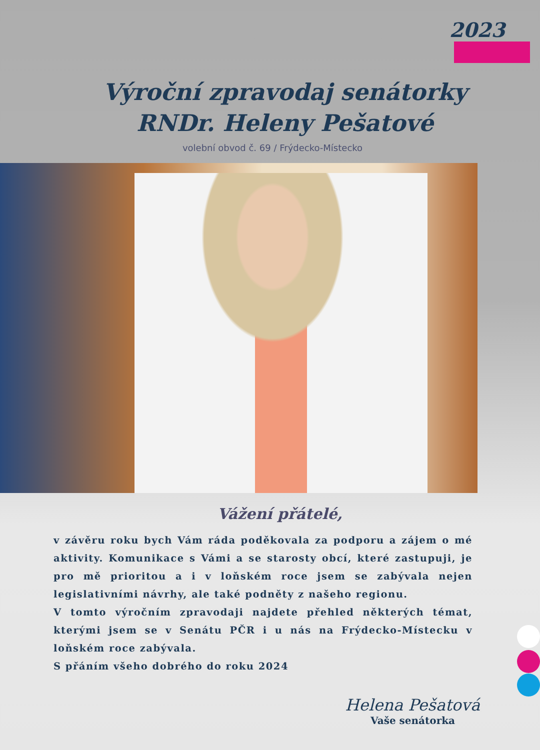2023
Výroční zpravodaj senátorky
RNDr. Heleny Pešatové
volební obvod č. 69 / Frýdecko-Místecko
Vážení přátelé,
v závěru roku bych Vám ráda poděkovala za podporu a zájem o mé aktivity. Komunikace s Vámi a se starosty obcí, které zastupuji, je pro mě prioritou a i v loňském roce jsem se zabývala nejen legislativními návrhy, ale také podněty z našeho regionu.
V tomto výročním zpravodaji najdete přehled některých témat, kterými jsem se v Senátu PČR i u nás na Frýdecko-Místecku v loňském roce zabývala.
S přáním všeho dobrého do roku 2024
Helena Pešatová
Vaše senátorka